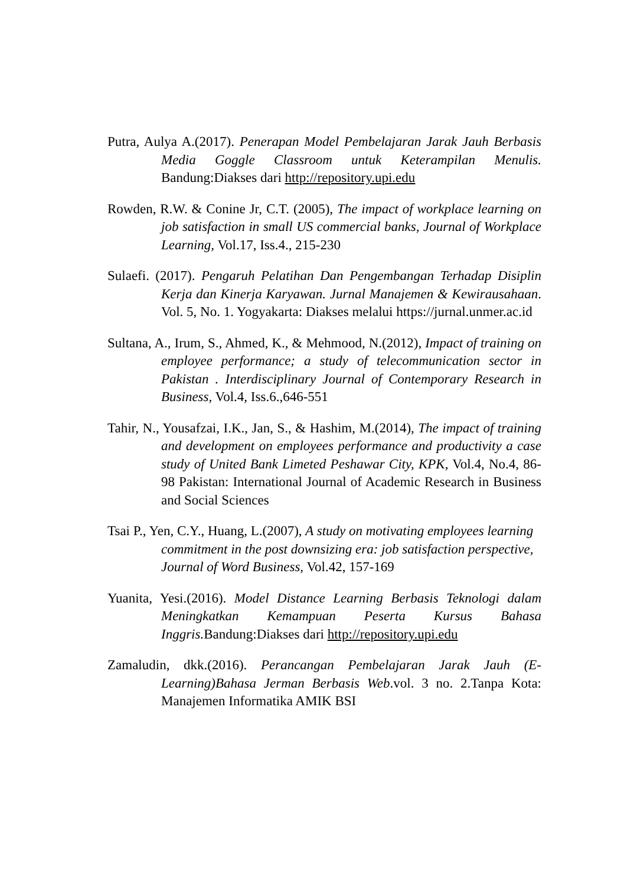Putra, Aulya A.(2017). Penerapan Model Pembelajaran Jarak Jauh Berbasis Media Goggle Classroom untuk Keterampilan Menulis. Bandung:Diakses dari http://repository.upi.edu
Rowden, R.W. & Conine Jr, C.T. (2005), The impact of workplace learning on job satisfaction in small US commercial banks, Journal of Workplace Learning, Vol.17, Iss.4., 215-230
Sulaefi. (2017). Pengaruh Pelatihan Dan Pengembangan Terhadap Disiplin Kerja dan Kinerja Karyawan. Jurnal Manajemen & Kewirausahaan. Vol. 5, No. 1. Yogyakarta: Diakses melalui https://jurnal.unmer.ac.id
Sultana, A., Irum, S., Ahmed, K., & Mehmood, N.(2012), Impact of training on employee performance; a study of telecommunication sector in Pakistan . Interdisciplinary Journal of Contemporary Research in Business, Vol.4, Iss.6.,646-551
Tahir, N., Yousafzai, I.K., Jan, S., & Hashim, M.(2014), The impact of training and development on employees performance and productivity a case study of United Bank Limeted Peshawar City, KPK, Vol.4, No.4, 86-98 Pakistan: International Journal of Academic Research in Business and Social Sciences
Tsai P., Yen, C.Y., Huang, L.(2007), A study on motivating employees learning
commitment in the post downsizing era: job satisfaction perspective,
Journal of Word Business, Vol.42, 157-169
Yuanita, Yesi.(2016). Model Distance Learning Berbasis Teknologi dalam Meningkatkan Kemampuan Peserta Kursus Bahasa Inggris. Bandung:Diakses dari http://repository.upi.edu
Zamaludin, dkk.(2016). Perancangan Pembelajaran Jarak Jauh (E-Learning)Bahasa Jerman Berbasis Web.vol. 3 no. 2.Tanpa Kota: Manajemen Informatika AMIK BSI